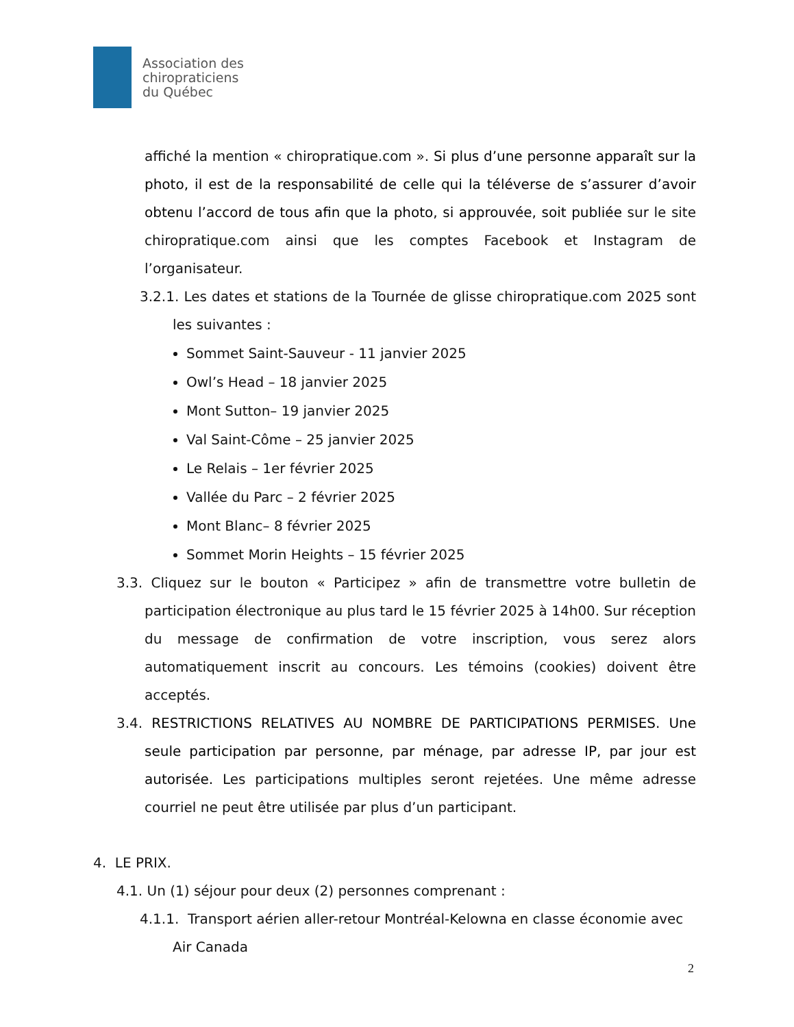Association des
chiropraticiens
du Québec
affiché la mention « chiropratique.com ». Si plus d’une personne apparaît sur la photo, il est de la responsabilité de celle qui la téléverse de s’assurer d’avoir obtenu l’accord de tous afin que la photo, si approuvée, soit publiée sur le site chiropratique.com ainsi que les comptes Facebook et Instagram de l’organisateur.
3.2.1. Les dates et stations de la Tournée de glisse chiropratique.com 2025 sont les suivantes :
Sommet Saint-Sauveur - 11 janvier 2025
Owl’s Head – 18 janvier 2025
Mont Sutton– 19 janvier 2025
Val Saint-Côme – 25 janvier 2025
Le Relais – 1er février 2025
Vallée du Parc – 2 février 2025
Mont Blanc– 8 février 2025
Sommet Morin Heights – 15 février 2025
3.3. Cliquez sur le bouton « Participez » afin de transmettre votre bulletin de participation électronique au plus tard le 15 février 2025 à 14h00. Sur réception du message de confirmation de votre inscription, vous serez alors automatiquement inscrit au concours. Les témoins (cookies) doivent être acceptés.
3.4. RESTRICTIONS RELATIVES AU NOMBRE DE PARTICIPATIONS PERMISES. Une seule participation par personne, par ménage, par adresse IP, par jour est autorisée. Les participations multiples seront rejetées. Une même adresse courriel ne peut être utilisée par plus d’un participant.
4. LE PRIX.
4.1. Un (1) séjour pour deux (2) personnes comprenant :
4.1.1. Transport aérien aller-retour Montréal-Kelowna en classe économie avec Air Canada
2